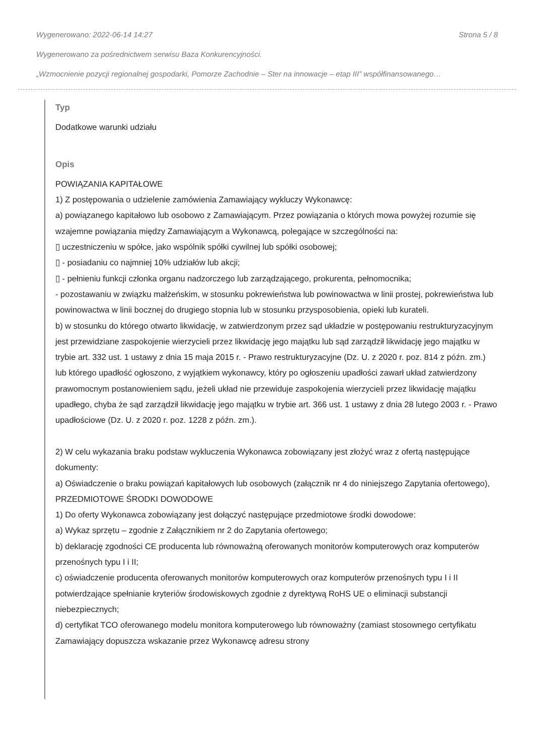Wygenerowano: 2022-06-14 14:27 Strona 5 / 8
Wygenerowano za pośrednictwem serwisu Baza Konkurencyjności.
„Wzmocnienie pozycji regionalnej gospodarki, Pomorze Zachodnie – Ster na innowacje – etap III” współfinansowanego…
Typ
Dodatkowe warunki udziału
Opis
POWIĄZANIA KAPITAŁOWE
1) Z postępowania o udzielenie zamówienia Zamawiający wykluczy Wykonawcę:
a) powiązanego kapitałowo lub osobowo z Zamawiającym. Przez powiązania o których mowa powyżej rozumie się wzajemne powiązania między Zamawiającym a Wykonawcą, polegające w szczególności na:
▯ uczestniczeniu w spółce, jako wspólnik spółki cywilnej lub spółki osobowej;
▯ - posiadaniu co najmniej 10% udziałów lub akcji;
▯ - pełnieniu funkcji członka organu nadzorczego lub zarządzającego, prokurenta, pełnomocnika;
- pozostawaniu w związku małżeńskim, w stosunku pokrewieństwa lub powinowactwa w linii prostej, pokrewieństwa lub powinowactwa w linii bocznej do drugiego stopnia lub w stosunku przysposobienia, opieki lub kurateli.
b) w stosunku do którego otwarto likwidację, w zatwierdzonym przez sąd układzie w postępowaniu restrukturyzacyjnym jest przewidziane zaspokojenie wierzycieli przez likwidację jego majątku lub sąd zarządził likwidację jego majątku w trybie art. 332 ust. 1 ustawy z dnia 15 maja 2015 r. - Prawo restrukturyzacyjne (Dz. U. z 2020 r. poz. 814 z późn. zm.) lub którego upadłość ogłoszono, z wyjątkiem wykonawcy, który po ogłoszeniu upadłości zawarł układ zatwierdzony prawomocnym postanowieniem sądu, jeżeli układ nie przewiduje zaspokojenia wierzycieli przez likwidację majątku upadłego, chyba że sąd zarządził likwidację jego majątku w trybie art. 366 ust. 1 ustawy z dnia 28 lutego 2003 r. - Prawo upadłościowe (Dz. U. z 2020 r. poz. 1228 z późn. zm.).
2) W celu wykazania braku podstaw wykluczenia Wykonawca zobowiązany jest złożyć wraz z ofertą następujące dokumenty:
a) Oświadczenie o braku powiązań kapitałowych lub osobowych (załącznik nr 4 do niniejszego Zapytania ofertowego),
PRZEDMIOTOWE ŚRODKI DOWODOWE
1) Do oferty Wykonawca zobowiązany jest dołączyć następujące przedmiotowe środki dowodowe:
a) Wykaz sprzętu – zgodnie z Załącznikiem nr 2 do Zapytania ofertowego;
b) deklarację zgodności CE producenta lub równoważną oferowanych monitorów komputerowych oraz komputerów przenośnych typu I i II;
c) oświadczenie producenta oferowanych monitorów komputerowych oraz komputerów przenośnych typu I i II potwierdzające spełnianie kryteriów środowiskowych zgodnie z dyrektywą RoHS UE o eliminacji substancji niebezpiecznych;
d) certyfikat TCO oferowanego modelu monitora komputerowego lub równoważny (zamiast stosownego certyfikatu Zamawiający dopuszcza wskazanie przez Wykonawcę adresu strony